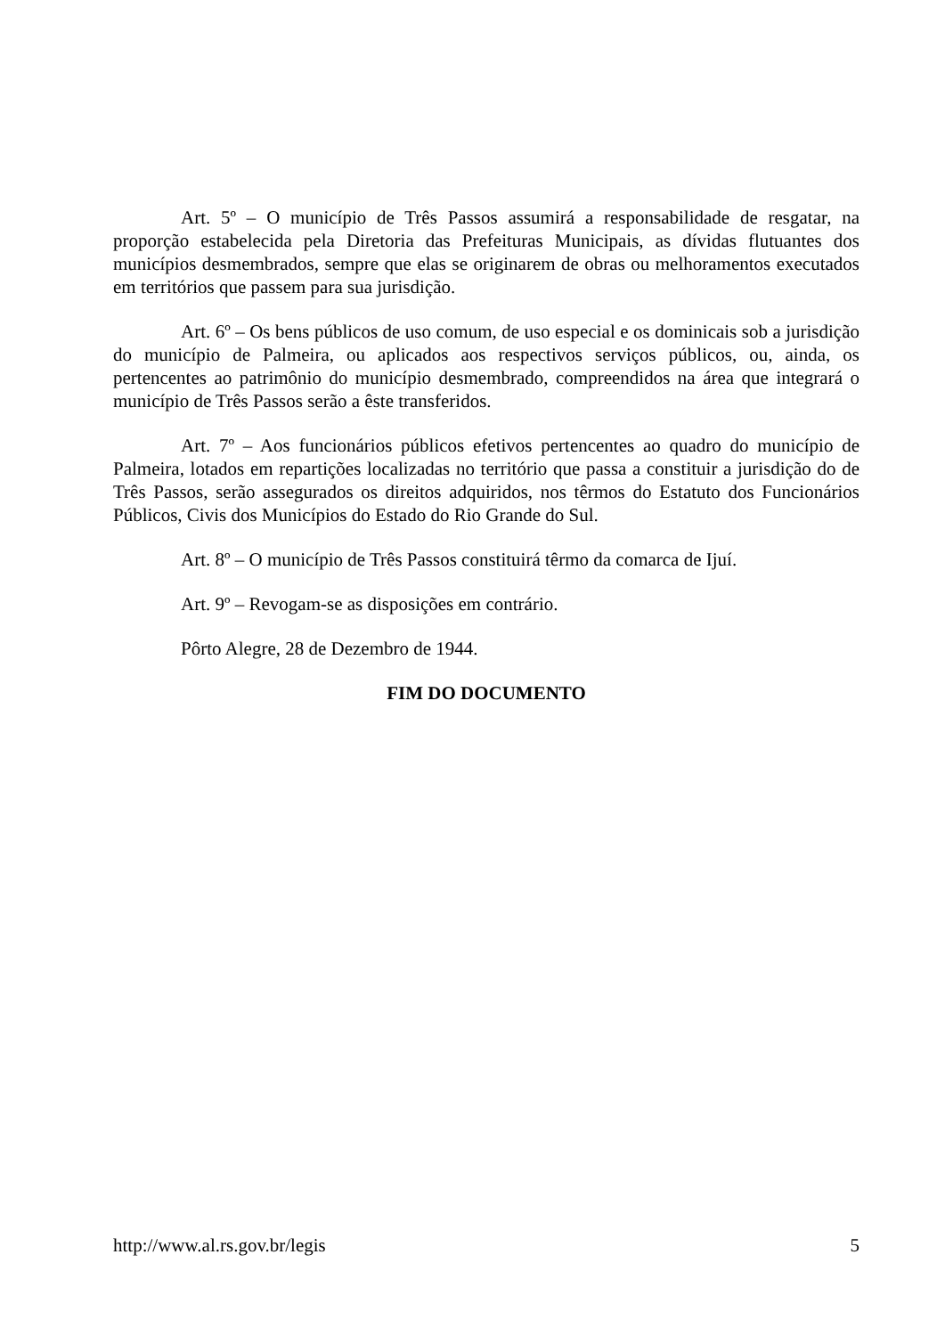Art. 5º – O município de Três Passos assumirá a responsabilidade de resgatar, na proporção estabelecida pela Diretoria das Prefeituras Municipais, as dívidas flutuantes dos municípios desmembrados, sempre que elas se originarem de obras ou melhoramentos executados em territórios que passem para sua jurisdição.
Art. 6º – Os bens públicos de uso comum, de uso especial e os dominicais sob a jurisdição do município de Palmeira, ou aplicados aos respectivos serviços públicos, ou, ainda, os pertencentes ao patrimônio do município desmembrado, compreendidos na área que integrará o município de Três Passos serão a êste transferidos.
Art. 7º – Aos funcionários públicos efetivos pertencentes ao quadro do município de Palmeira, lotados em repartições localizadas no território que passa a constituir a jurisdição do de Três Passos, serão assegurados os direitos adquiridos, nos têrmos do Estatuto dos Funcionários Públicos, Civis dos Municípios do Estado do Rio Grande do Sul.
Art. 8º – O município de Três Passos constituirá têrmo da comarca de Ijuí.
Art. 9º – Revogam-se as disposições em contrário.
Pôrto Alegre, 28 de Dezembro de 1944.
FIM DO DOCUMENTO
http://www.al.rs.gov.br/legis 5